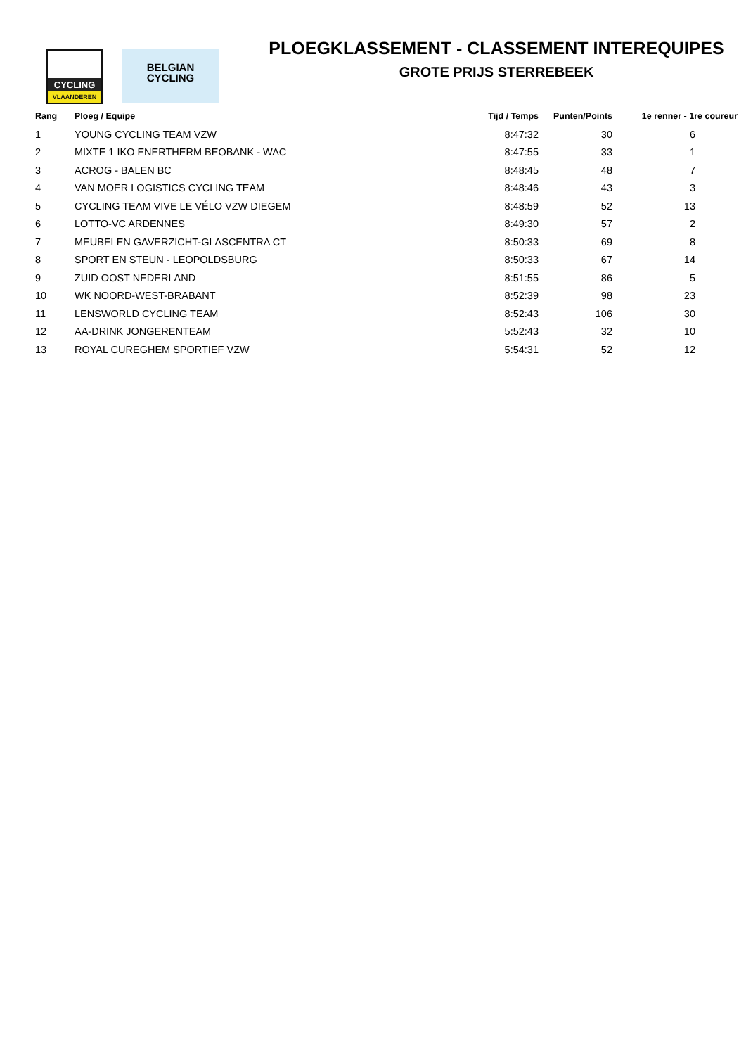CYCLING
VLAANDEREN
BELGIAN
CYCLING
PLOEGKLASSEMENT - CLASSEMENT INTEREQUIPES
GROTE PRIJS STERREBEEK
| Rang | Ploeg / Equipe | Tijd / Temps | Punten/Points | 1e renner - 1re coureur |
| --- | --- | --- | --- | --- |
| 1 | YOUNG CYCLING TEAM VZW | 8:47:32 | 30 | 6 |
| 2 | MIXTE 1 IKO ENERTHERM BEOBANK - WAC | 8:47:55 | 33 | 1 |
| 3 | ACROG - BALEN BC | 8:48:45 | 48 | 7 |
| 4 | VAN MOER LOGISTICS CYCLING TEAM | 8:48:46 | 43 | 3 |
| 5 | CYCLING TEAM VIVE LE VÉLO VZW DIEGEM | 8:48:59 | 52 | 13 |
| 6 | LOTTO-VC ARDENNES | 8:49:30 | 57 | 2 |
| 7 | MEUBELEN GAVERZICHT-GLASCENTRA CT | 8:50:33 | 69 | 8 |
| 8 | SPORT EN STEUN - LEOPOLDSBURG | 8:50:33 | 67 | 14 |
| 9 | ZUID OOST NEDERLAND | 8:51:55 | 86 | 5 |
| 10 | WK NOORD-WEST-BRABANT | 8:52:39 | 98 | 23 |
| 11 | LENSWORLD CYCLING TEAM | 8:52:43 | 106 | 30 |
| 12 | AA-DRINK JONGERENTEAM | 5:52:43 | 32 | 10 |
| 13 | ROYAL CUREGHEM SPORTIEF VZW | 5:54:31 | 52 | 12 |